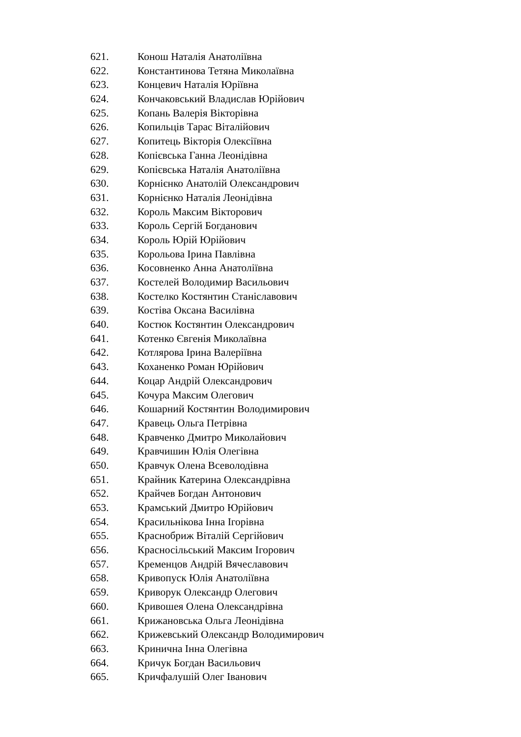621. Конош Наталія Анатоліївна
622. Константинова Тетяна Миколаївна
623. Концевич Наталія Юріївна
624. Кончаковський Владислав Юрійович
625. Копань Валерія Вікторівна
626. Копильців Тарас Віталійович
627. Копитець Вікторія Олексіївна
628. Копієвська Ганна Леонідівна
629. Копієвська Наталія Анатоліївна
630. Корнієнко Анатолій Олександрович
631. Корнієнко Наталія Леонідівна
632. Король Максим Вікторович
633. Король Сергій Богданович
634. Король Юрій Юрійович
635. Корольова Ірина Павлівна
636. Косовненко Анна Анатоліївна
637. Костелей Володимир Васильович
638. Костелко Костянтин Станіславович
639. Костіва Оксана Василівна
640. Костюк Костянтин Олександрович
641. Котенко Євгенія Миколаївна
642. Котлярова Ірина Валеріївна
643. Коханенко Роман Юрійович
644. Коцар Андрій Олександрович
645. Кочура Максим Олегович
646. Кошарний Костянтин Володимирович
647. Кравець Ольга Петрівна
648. Кравченко Дмитро Миколайович
649. Кравчишин Юлія Олегівна
650. Кравчук Олена Всеволодівна
651. Крайник Катерина Олександрівна
652. Крайчев Богдан Антонович
653. Крамський Дмитро Юрійович
654. Красильнікова Інна Ігорівна
655. Краснобриж Віталій Сергійович
656. Красносільський Максим Ігорович
657. Кременцов Андрій Вячеславович
658. Кривопуск Юлія Анатоліївна
659. Криворук Олександр Олегович
660. Кривошея Олена Олександрівна
661. Крижановська Ольга Леонідівна
662. Крижевський Олександр Володимирович
663. Кринична Інна Олегівна
664. Кричук Богдан Васильович
665. Кричфалушій Олег Іванович